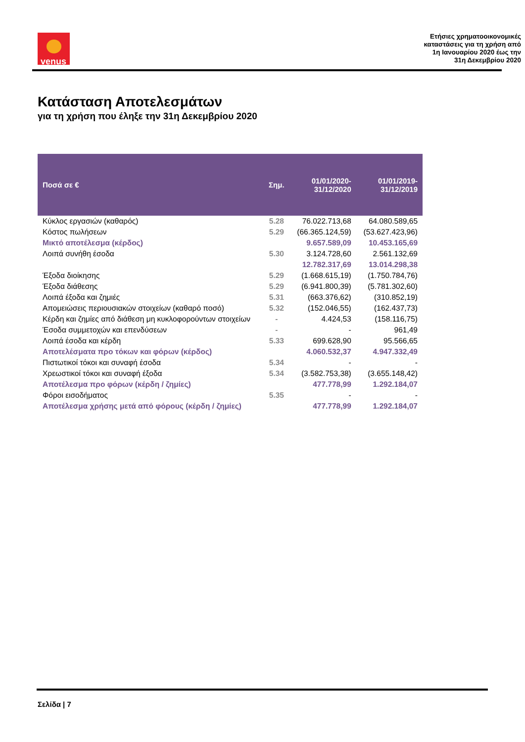venus
Ετήσιες χρηματοοικονομικές
καταστάσεις για τη χρήση από
1η Ιανουαρίου 2020 έως την
31η Δεκεμβρίου 2020
Κατάσταση Αποτελεσμάτων
για τη χρήση που έληξε την 31η Δεκεμβρίου 2020
| Ποσά σε € | Σημ. | 01/01/2020- 31/12/2020 | 01/01/2019- 31/12/2019 |
| --- | --- | --- | --- |
| Κύκλος εργασιών (καθαρός) | 5.28 | 76.022.713,68 | 64.080.589,65 |
| Κόστος πωλήσεων | 5.29 | (66.365.124,59) | (53.627.423,96) |
| Μικτό αποτέλεσμα (κέρδος) | | 9.657.589,09 | 10.453.165,69 |
| Λοιπά συνήθη έσοδα | 5.30 | 3.124.728,60 | 2.561.132,69 |
| | | 12.782.317,69 | 13.014.298,38 |
| Έξοδα διοίκησης | 5.29 | (1.668.615,19) | (1.750.784,76) |
| Έξοδα διάθεσης | 5.29 | (6.941.800,39) | (5.781.302,60) |
| Λοιπά έξοδα και ζημιές | 5.31 | (663.376,62) | (310.852,19) |
| Απομειώσεις περιουσιακών στοιχείων (καθαρό ποσό) | 5.32 | (152.046,55) | (162.437,73) |
| Κέρδη και ζημίες από διάθεση μη κυκλοφορούντων στοιχείων | - | 4.424,53 | (158.116,75) |
| Έσοδα συμμετοχών και επενδύσεων | - | - | 961,49 |
| Λοιπά έσοδα και κέρδη | 5.33 | 699.628,90 | 95.566,65 |
| Αποτελέσματα προ τόκων και φόρων (κέρδος) | | 4.060.532,37 | 4.947.332,49 |
| Πιστωτικοί τόκοι και συναφή έσοδα | 5.34 | - | - |
| Χρεωστικοί τόκοι και συναφή έξοδα | 5.34 | (3.582.753,38) | (3.655.148,42) |
| Αποτέλεσμα προ φόρων (κέρδη / ζημίες) | | 477.778,99 | 1.292.184,07 |
| Φόροι εισοδήματος | 5.35 | - | - |
| Αποτέλεσμα χρήσης μετά από φόρους (κέρδη / ζημίες) | | 477.778,99 | 1.292.184,07 |
Σελίδα | 7